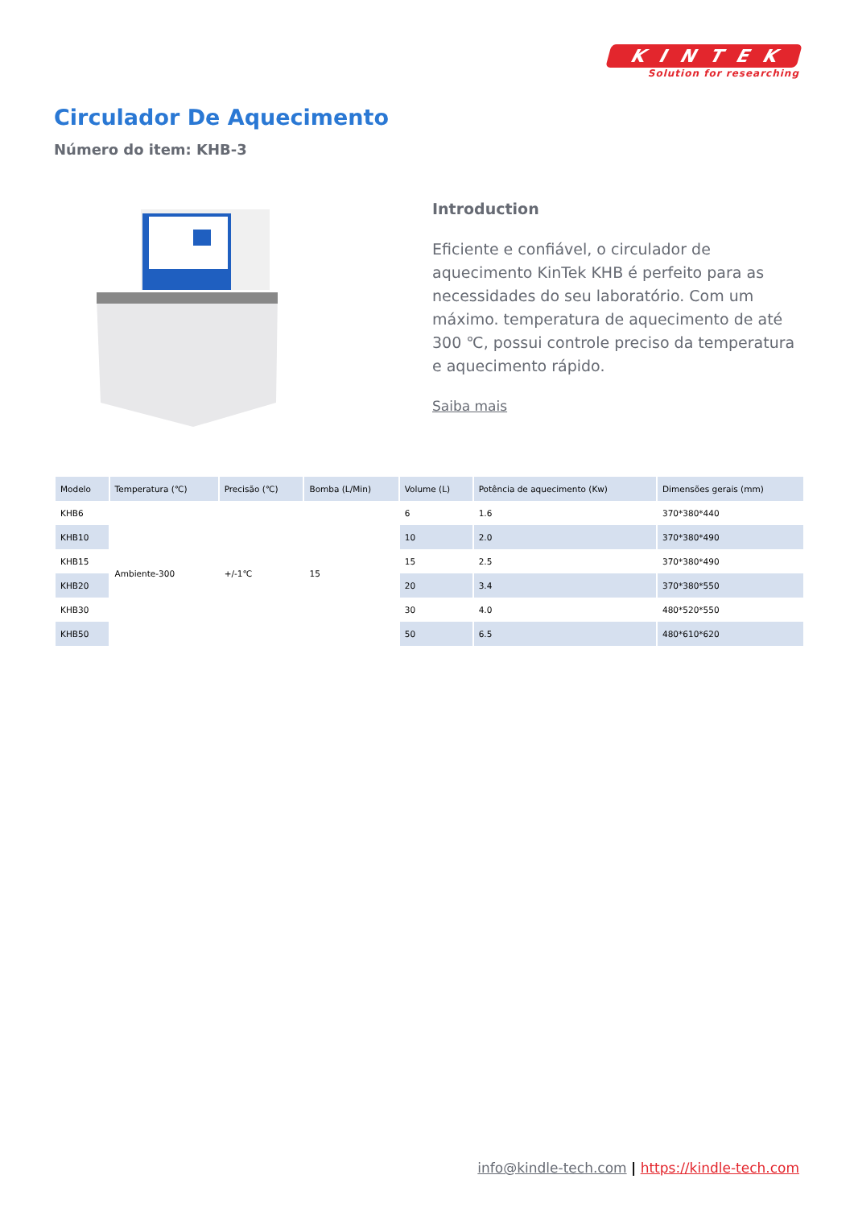KINTEK
Solution for researching
Circulador De Aquecimento
Número do item: KHB-3
Introduction
Eficiente e confiável, o circulador de aquecimento KinTek KHB é perfeito para as necessidades do seu laboratório. Com um máximo. temperatura de aquecimento de até 300 ℃, possui controle preciso da temperatura e aquecimento rápido.
Saiba mais
| Modelo | Temperatura (℃) | Precisão (℃) | Bomba (L/Min) | Volume (L) | Potência de aquecimento (Kw) | Dimensões gerais (mm) |
| --- | --- | --- | --- | --- | --- | --- |
| KHB6 | Ambiente-300 | +/-1℃ | 15 | 6 | 1.6 | 370*380*440 |
| KHB10 | | | | 10 | 2.0 | 370*380*490 |
| KHB15 | | | | 15 | 2.5 | 370*380*490 |
| KHB20 | | | | 20 | 3.4 | 370*380*550 |
| KHB30 | | | | 30 | 4.0 | 480*520*550 |
| KHB50 | | | | 50 | 6.5 | 480*610*620 |
info@kindle-tech.com | https://kindle-tech.com